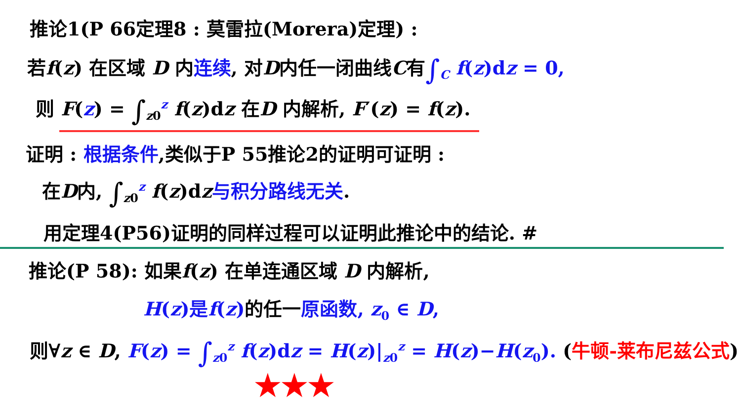推论1(P 66定理8 : 莫雷拉(Morera)定理) :
若f(z) 在区域 D 内连续, 对D内任一闭曲线C有∫<sub>C</sub> f(z)dz = 0,
则 F(z) = ∫<sub>z0</sub><sup>z</sup> f(z)dz 在D 内解析, F′(z) = f(z).
证明 : 根据条件,类似于P 55推论2的证明可证明 :
在D内, ∫<sub>z0</sub><sup>z</sup> f(z)dz与积分路线无关.
用定理4(P56)证明的同样过程可以证明此推论中的结论. #
推论(P 58): 如果f(z) 在单连通区域 D 内解析,
H(z)是f(z)的任一原函数, z<sub>0</sub> ∈ D,
则∀z ∈ D, F(z) = ∫<sub>z0</sub><sup>z</sup> f(z)dz = H(z)|<sub>z0</sub><sup>z</sup> = H(z)−H(z<sub>0</sub>). (牛顿-莱布尼兹公式)
★★★